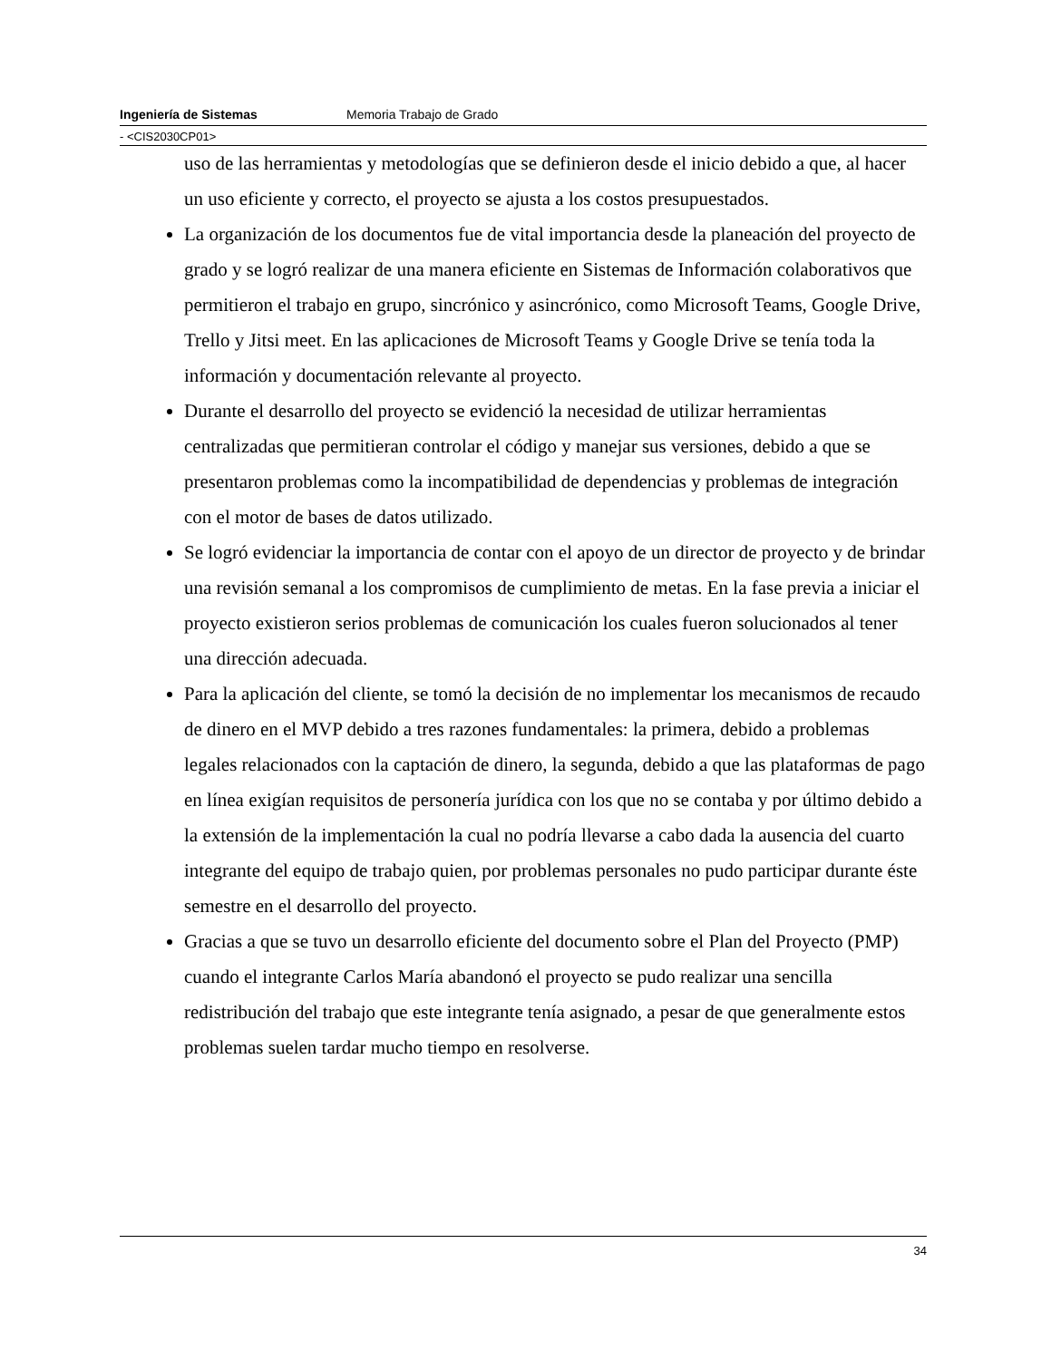Ingeniería de Sistemas Memoria Trabajo de Grado
- <CIS2030CP01>
uso de las herramientas y metodologías que se definieron desde el inicio debido a que, al hacer un uso eficiente y correcto, el proyecto se ajusta a los costos presupuestados.
La organización de los documentos fue de vital importancia desde la planeación del proyecto de grado y se logró realizar de una manera eficiente en Sistemas de Información colaborativos que permitieron el trabajo en grupo, sincrónico y asincrónico, como Microsoft Teams, Google Drive, Trello y Jitsi meet. En las aplicaciones de Microsoft Teams y Google Drive se tenía toda la información y documentación relevante al proyecto.
Durante el desarrollo del proyecto se evidenció la necesidad de utilizar herramientas centralizadas que permitieran controlar el código y manejar sus versiones, debido a que se presentaron problemas como la incompatibilidad de dependencias y problemas de integración con el motor de bases de datos utilizado.
Se logró evidenciar la importancia de contar con el apoyo de un director de proyecto y de brindar una revisión semanal a los compromisos de cumplimiento de metas. En la fase previa a iniciar el proyecto existieron serios problemas de comunicación los cuales fueron solucionados al tener una dirección adecuada.
Para la aplicación del cliente, se tomó la decisión de no implementar los mecanismos de recaudo de dinero en el MVP debido a tres razones fundamentales: la primera, debido a problemas legales relacionados con la captación de dinero, la segunda, debido a que las plataformas de pago en línea exigían requisitos de personería jurídica con los que no se contaba y por último debido a la extensión de la implementación la cual no podría llevarse a cabo dada la ausencia del cuarto integrante del equipo de trabajo quien, por problemas personales no pudo participar durante éste semestre en el desarrollo del proyecto.
Gracias a que se tuvo un desarrollo eficiente del documento sobre el Plan del Proyecto (PMP) cuando el integrante Carlos María abandonó el proyecto se pudo realizar una sencilla redistribución del trabajo que este integrante tenía asignado, a pesar de que generalmente estos problemas suelen tardar mucho tiempo en resolverse.
34